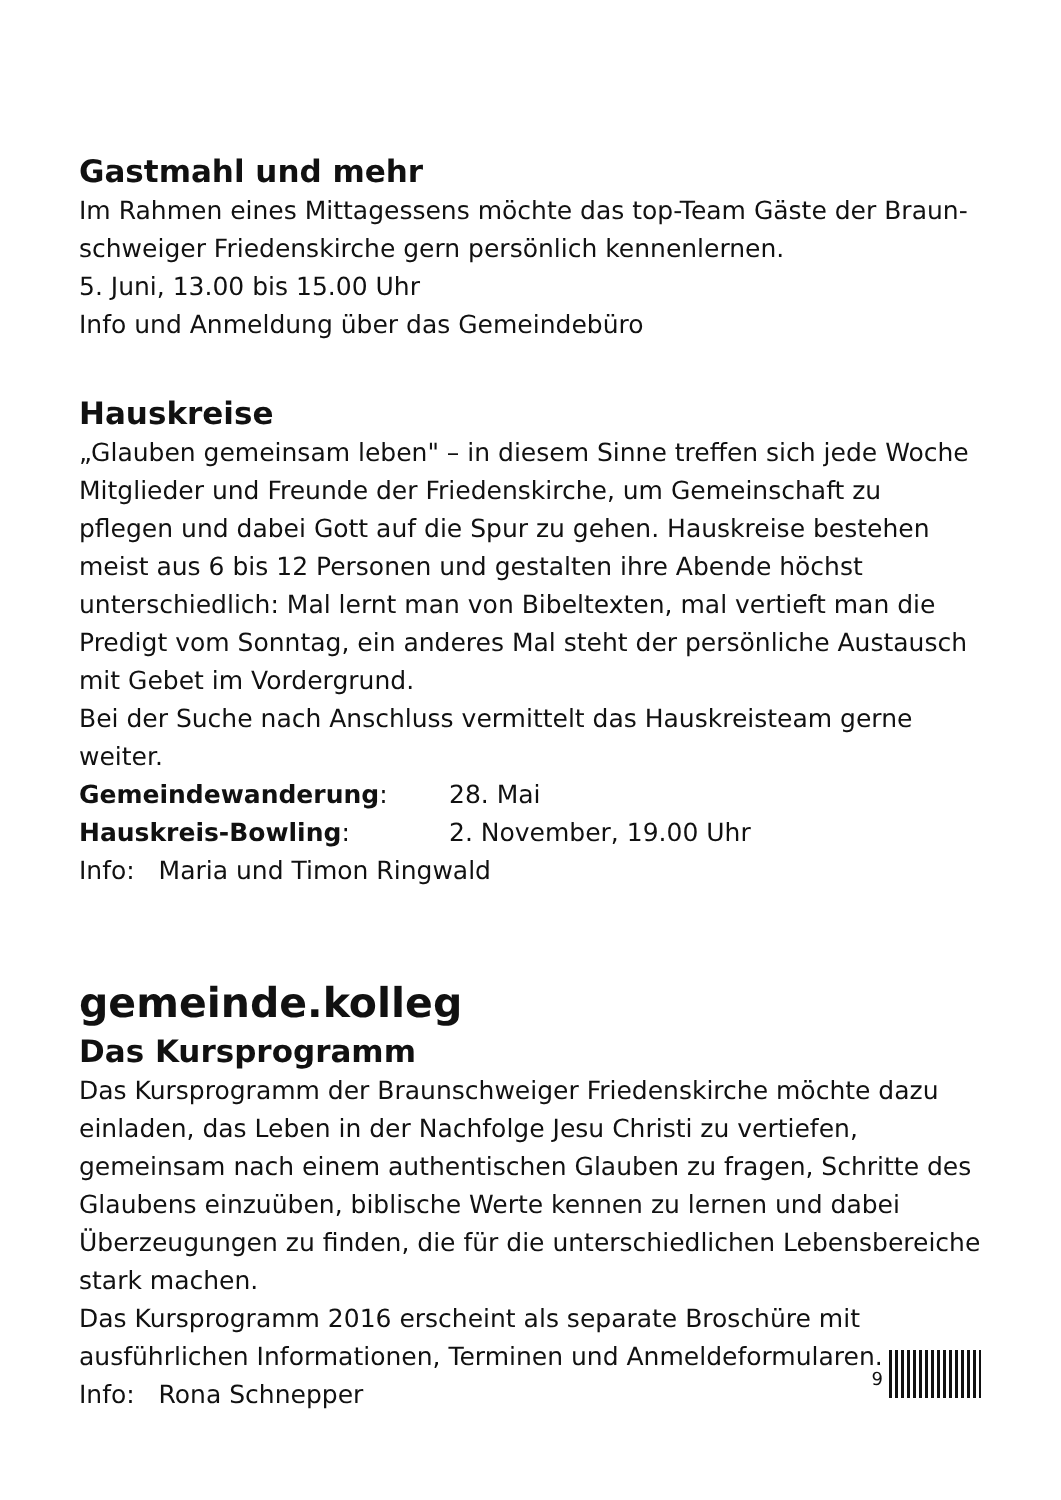Gastmahl und mehr
Im Rahmen eines Mittagessens möchte das top-Team Gäste der Braun­schweiger Friedenskirche gern persönlich kennenlernen.
5. Juni, 13.00 bis 15.00 Uhr
Info und Anmeldung über das Gemeindebüro
Hauskreise
„Glauben gemeinsam leben" – in diesem Sinne treffen sich jede Woche Mitglieder und Freunde der Friedenskirche, um Gemeinschaft zu pflegen und dabei Gott auf die Spur zu gehen. Hauskreise bestehen meist aus 6 bis 12 Personen und gestalten ihre Abende höchst unterschiedlich: Mal lernt man von Bibeltexten, mal vertieft man die Predigt vom Sonntag, ein ande­res Mal steht der persönliche Austausch mit Gebet im Vordergrund.
Bei der Suche nach Anschluss vermittelt das Hauskreisteam gerne weiter.
Gemeindewanderung: 28. Mai
Hauskreis-Bowling: 2. November, 19.00 Uhr
Info: Maria und Timon Ringwald
gemeinde.kolleg
Das Kursprogramm
Das Kursprogramm der Braunschweiger Friedenskirche möchte dazu einla­den, das Leben in der Nachfolge Jesu Christi zu vertiefen, gemeinsam nach einem authentischen Glauben zu fragen, Schritte des Glaubens einzuüben, biblische Werte kennen zu lernen und dabei Überzeugungen zu finden, die für die unterschiedlichen Lebensbereiche stark machen.
Das Kursprogramm 2016 erscheint als separate Broschüre mit ausführli­chen Informationen, Terminen und Anmeldeformularen.
Info: Rona Schnepper
9